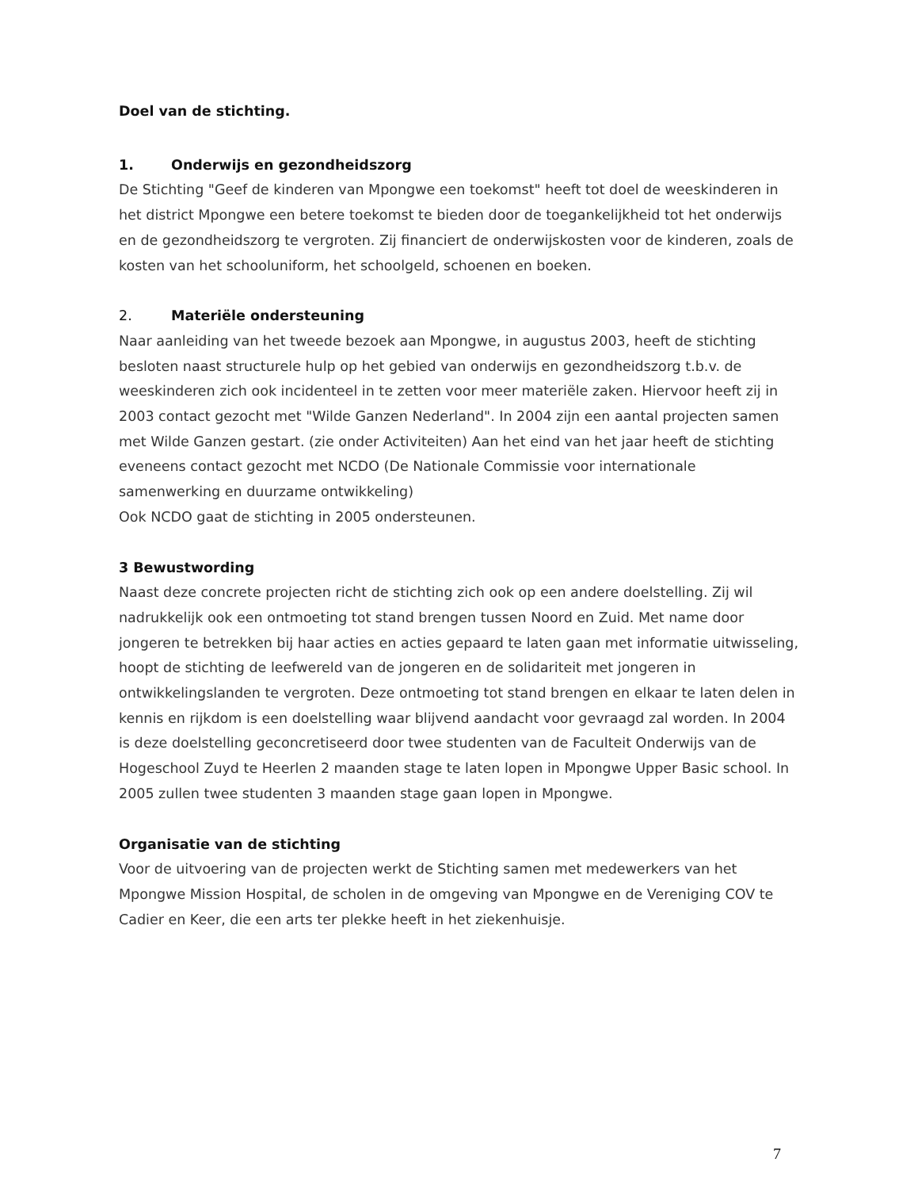Doel van de stichting.
1. Onderwijs en gezondheidszorg
De Stichting "Geef de kinderen van Mpongwe een toekomst" heeft tot doel de weeskinderen in het district Mpongwe een betere toekomst te bieden door de toegankelijkheid tot het onderwijs en de gezondheidszorg te vergroten. Zij financiert de onderwijskosten voor de kinderen, zoals de kosten van het schooluniform, het schoolgeld, schoenen en boeken.
2. Materiële ondersteuning
Naar aanleiding van het tweede bezoek aan Mpongwe, in augustus 2003, heeft de stichting besloten naast structurele hulp op het gebied van onderwijs en gezondheidszorg t.b.v. de weeskinderen zich ook incidenteel in te zetten voor meer materiële zaken. Hiervoor heeft zij in 2003 contact gezocht met "Wilde Ganzen Nederland". In 2004 zijn een aantal projecten samen met Wilde Ganzen gestart. (zie onder Activiteiten) Aan het eind van het jaar heeft de stichting eveneens contact gezocht met NCDO (De Nationale Commissie voor internationale samenwerking en duurzame ontwikkeling)
Ook NCDO gaat de stichting in 2005 ondersteunen.
3 Bewustwording
Naast deze concrete projecten richt de stichting zich ook op een andere doelstelling. Zij wil nadrukkelijk ook een ontmoeting tot stand brengen tussen Noord en Zuid. Met name door jongeren te betrekken bij haar acties en acties gepaard te laten gaan met informatie uitwisseling, hoopt de stichting de leefwereld van de jongeren en de solidariteit met jongeren in ontwikkelingslanden te vergroten. Deze ontmoeting tot stand brengen en elkaar te laten delen in kennis en rijkdom is een doelstelling waar blijvend aandacht voor gevraagd zal worden. In 2004 is deze doelstelling geconcretiseerd door twee studenten van de Faculteit Onderwijs van de Hogeschool Zuyd te Heerlen 2 maanden stage te laten lopen in Mpongwe Upper Basic school. In 2005 zullen twee studenten 3 maanden stage gaan lopen in Mpongwe.
Organisatie van de stichting
Voor de uitvoering van de projecten werkt de Stichting samen met medewerkers van het Mpongwe Mission Hospital, de scholen in de omgeving van Mpongwe en de Vereniging COV te Cadier en Keer, die een arts ter plekke heeft in het ziekenhuisje.
7